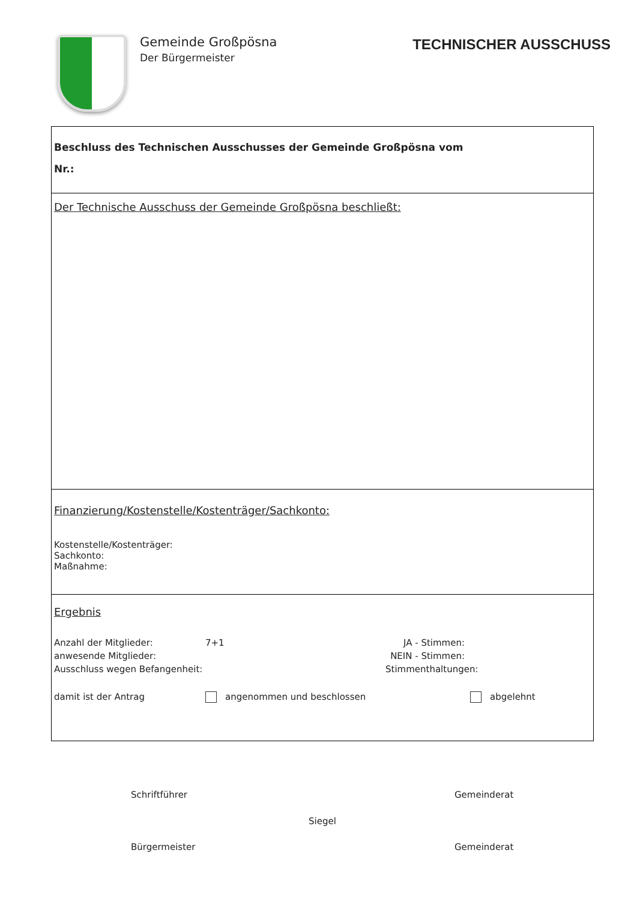Gemeinde Großpösna
Der Bürgermeister
TECHNISCHER AUSSCHUSS
Beschluss des Technischen Ausschusses der Gemeinde Großpösna vom
Nr.:
Der Technische Ausschuss der Gemeinde Großpösna beschließt:
Finanzierung/Kostenstelle/Kostenträger/Sachkonto:
Kostenstelle/Kostenträger:
Sachkonto:
Maßnahme:
Ergebnis
Anzahl der Mitglieder: 7+1 JA - Stimmen:
anwesende Mitglieder: NEIN - Stimmen:
Ausschluss wegen Befangenheit: Stimmenthaltungen:
damit ist der Antrag angenommen und beschlossen abgelehnt
Schriftführer Gemeinderat
Siegel
Bürgermeister Gemeinderat